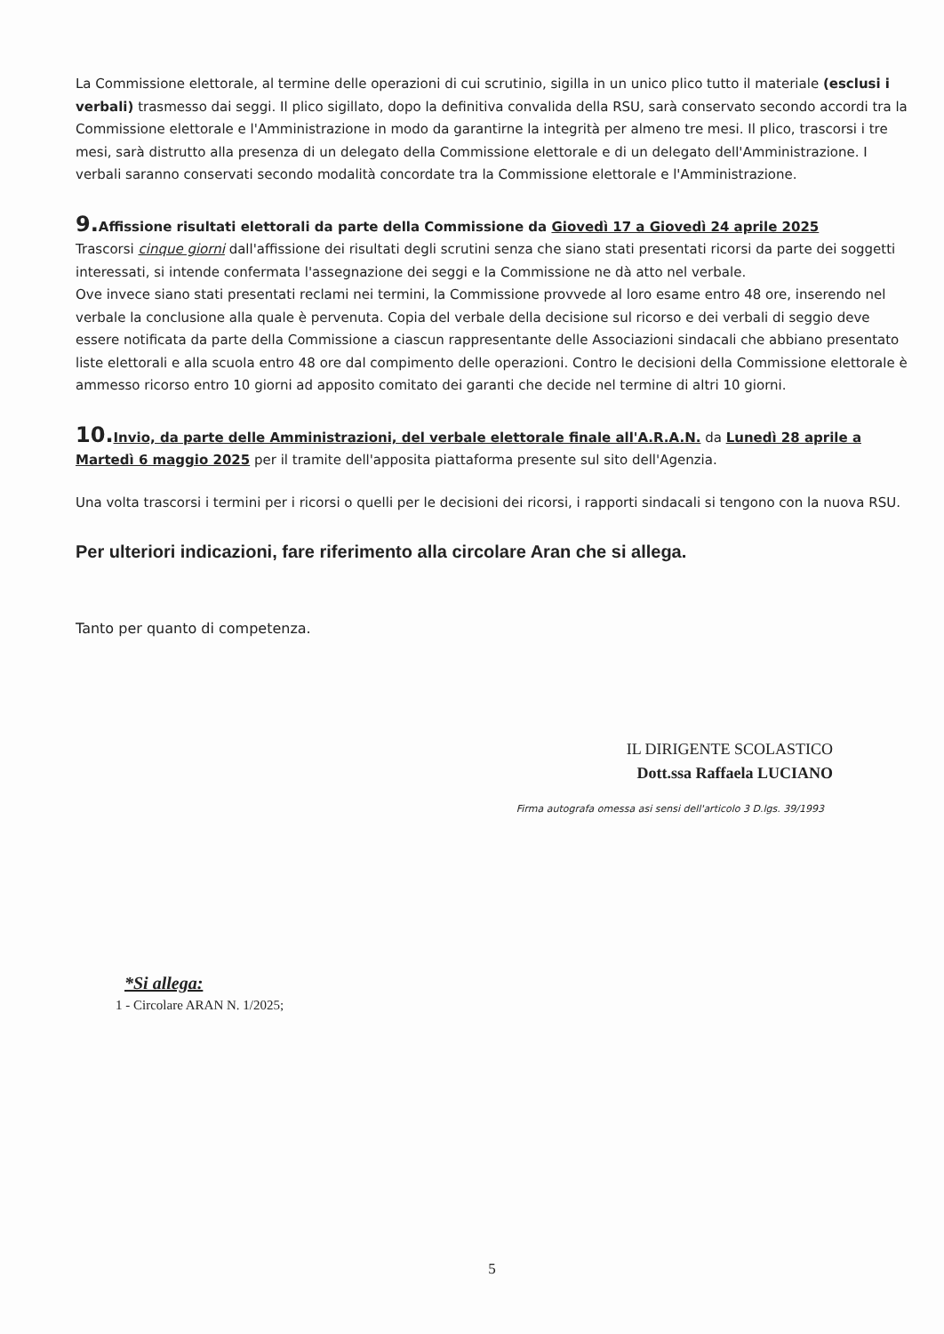La Commissione elettorale, al termine delle operazioni di cui scrutinio, sigilla in un unico plico tutto il materiale (esclusi i verbali) trasmesso dai seggi. Il plico sigillato, dopo la definitiva convalida della RSU, sarà conservato secondo accordi tra la Commissione elettorale e l'Amministrazione in modo da garantirne la integrità per almeno tre mesi. Il plico, trascorsi i tre mesi, sarà distrutto alla presenza di un delegato della Commissione elettorale e di un delegato dell'Amministrazione. I verbali saranno conservati secondo modalità concordate tra la Commissione elettorale e l'Amministrazione.
9. Affissione risultati elettorali da parte della Commissione da Giovedì 17 a Giovedì 24 aprile 2025
Trascorsi cinque giorni dall'affissione dei risultati degli scrutini senza che siano stati presentati ricorsi da parte dei soggetti interessati, si intende confermata l'assegnazione dei seggi e la Commissione ne dà atto nel verbale.
Ove invece siano stati presentati reclami nei termini, la Commissione provvede al loro esame entro 48 ore, inserendo nel verbale la conclusione alla quale è pervenuta. Copia del verbale della decisione sul ricorso e dei verbali di seggio deve essere notificata da parte della Commissione a ciascun rappresentante delle Associazioni sindacali che abbiano presentato liste elettorali e alla scuola entro 48 ore dal compimento delle operazioni. Contro le decisioni della Commissione elettorale è ammesso ricorso entro 10 giorni ad apposito comitato dei garanti che decide nel termine di altri 10 giorni.
10. Invio, da parte delle Amministrazioni, del verbale elettorale finale all'A.R.A.N. da Lunedì 28 aprile a Martedì 6 maggio 2025 per il tramite dell'apposita piattaforma presente sul sito dell'Agenzia.
Una volta trascorsi i termini per i ricorsi o quelli per le decisioni dei ricorsi, i rapporti sindacali si tengono con la nuova RSU.
Per ulteriori indicazioni, fare riferimento alla circolare Aran che si allega.
Tanto per quanto di competenza.
IL DIRIGENTE SCOLASTICO
Dott.ssa Raffaela LUCIANO
Firma autografa omessa asi sensi dell'articolo 3 D.lgs. 39/1993
*Si allega:
1 - Circolare ARAN N. 1/2025;
5